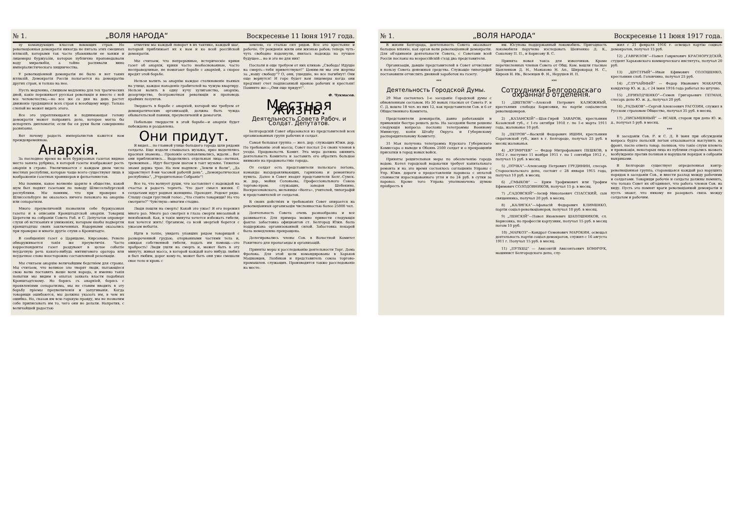№ 1. „ВОЛЯ НАРОДА“Воскресенье 11 Іюня 1917 года.
зу командующих классов воюющих стран. Но революціонная демократія никогда не питала этих смешных иллюзій, которыми так часто убаюкивали ее ханжи и лицемеры буржуазіи, которые публично проповедывали воду миролюбія, а тайно распивали вино имперіалистическаго хищничества.
У революціонной демократіи не было и нет таких иллюзій. Демократія Россіи полагается на демократію других стран, и только на нее.
Пусть медленно, слишком медленно для тех трагических дней, какіе переживает русская революція и вместе с ней все человечество,—но все же со дня на день растет движеніе трудящихся всех стран к всеобщему миру. Только слепой не может видеть этого.
Все это укрепляющаяся и поднимающая голову демократія может поправить дело, которое могла бы испортить дипломатія; если бы ея руки были совершенно развязаны.
Вот почему радость имперіалистов кажется нам преждевременною.
Анархія.
За последнее время во всех буржуазных газетах видное место заняла рубрика, в которой газеты изображают рость анархіи в стране. Увеличивается с каждым днем число местных республик, которые чаще всего существуют лишь в воображеніи газетных хроникеров и фельетонистов.
Мы помним, какое волненіе царило в обществе, какой шум был поднят газетами по поводу Шлиссельбургской республики. Мы помним, что при проверке в Шлиссельбурге не оказалось ничего похожаго на анархію или сепаратизм.
Много преувеличеній позволили себе буржуазныя газеты и в описаніи Кронштадтской анархіи. Товарищ Церетели на собраніи Совета Раб. и С. Депутатов опроверг слухи об истязаніях и униженіях, которым якобы подвергли кронштадтцы своих заключенных. Вздорными оказались при проверке и многіе другіе слухи о Кронштадте.
В сообщеніях газет о Царицыне, Кирсанове, Ревеле обнаруживается такія же преувеличія. Часто корреспонденты газет раздувают в целое событіе неудачную речь какого-нибудь митингового оратора или неудачное слово неосторожно составленной резолюціи.
Мы считаем анархію величайшим бедствіем для страны. Мы считаем, что великое зло творят люди, пытающіеся свою волю поставить выше воли народа, и именно такія попытки мы видим в опытах захвата власти подобных Кронштадтскому. Но борясь съ анархіей, борясь с проявленіями сепаратизма, мы не ставим вводить в эту борьбу пріемы преувеличенія и запугиванія. Когда товарищи ошибаются, мы должны указать им, в чем их ошибка. Но, сказав им всю горькую правду, мы не позволим себе приписывать им то, чего они не делали. Напротив, с величайшей радостью
отметим мы каждый поворот в их тактике, каждый шаг, который приближает их к нам и ко всей россійской демократіи.
Мы считаем, что непрерывные, истерическіе крики газет об анархіи, крики часто необоснованные, часто несправедливые, не помогают борьбе с анархіей, а скорее вредят этой борьбе.
Нельзя валить за анархію каждое столкновеніе пьяных на улице, каждое нападеніе грабителей на чужую квартиру. Нельзя валить в одну кучу хулиганство, анархію, дезертирство, безграмотныя революціи и проповедь крайних лозунгов.
Твердость в борьбе с анархіей, которой мы требуем от демократических организацій, должна быть чужда обывательской паники, преувеличеній и демагогіи.
Побольше твердости в этой борьбе—и анархія будет побеждена и раздавлена.
Они придут.
Я видел... по главной улице большого города шли рядами солдаты. Еще издали слышалась музыка, ярко выделялись красныя знамена... Прохожіе останавливались, ждали... Вот они приблизились... Выделились отдельныя лица—потныя, тревожныя... Идут быстрым шагом в такт музыке. Тяжелое знамя держа трое. На нем надписи: „Земли и Воли“, „Да здравствует 8-ми часовой рабочій день“, „Демократическая республика“, „Учредительное Собраніе“!
Все то, что волнует души, что заставляет с надеждой на счастье и радость терпеть. Что дает смысл жизни. С солдатами идут родныя женщины. Проходят. Редеют ряды. Слышу сзади грустный голос: „Что стоите товарищи? На что смотрите?“ Чувствую—многим стыдно.
Люди пошли на смерть! Какой это ужас! Я его пережил много раз. Много раз смотрел в глаза смерти внезапной и неизбежной. Как, в такія минуты хочется избежать гибели, как хочется жить! Организм, со всей энергіей борется с ужасом небытія.
Идти в толпе, увидеть упавших рядом товарищей с развороченной грудью, оторванными частями тела и, ожидая собственной гибели, подать им помощь—это храбрость! Люди ушли на смерть и, может быть в эту минуту, живая масса, в которой каждый кого нибудь любил и был любим, дорог кому-то, может быть они уже смешали свое тело и кровь с
землею, со сталью сил рядов. Все это крестьяне и рабочіе. От рожденія жили они жизнью рабов; теперь чуть-чуть свободно вздохнули, явилась надежда на лучшее будущее... но и это не для них!
Послали и еще требуем от них кликов: „Свобода! Идущіе на смерть—тебя приветствуют!“ Ценим-ли мы эти жертвы за „нашу свободу“? О, они, ушедшіе, не все погибнут! Они еще вернутся! И горе будет вам лицемеры когда они пред'явят счет подписанный кровью рабочих и крестьян! Помните же—„Они еще придут!“.
Ф. Чукмасов.
Местная жизнь.
Деятельность Совета Рабоч. и Солдат. Депутатов.
Белгородскій Совет образовался из представителей всех организованных групп рабочих и солдат.
Самая большая группа — жел. дор. служащих Южн. дор. По требованію этой массы, Совет послал 2-х своих членов в уезды. Продовольств. Комит. Эта мера должна оживить деятельность Комитета и заставить его обратить большое вниманіе на продовольствіе города.
От солдат есть представители польскаго легіона, команды выздоравливающих, гарнизона и ремонтного пункта. Далее в Совет входят представители Белг.-Сумск. ж. дор., мойки Соловьева, Профессіонального Союза торгово-пром. служащих, заводов Шебекино, Воскресеновскаго, мельницы «Волга», учителей, типографій и представителей от солдаток.
В своих действіях и требованіях Совет опирается на революціонныя организаціи численностью более 25000 чел.
Деятельность Совета очень разнообразна и все развивается. Для примера можно привести следующія факты: забастовка официантов ст. Белгород Южн. была поддержана организованной силой. Забастовка пекарей была немедленно прекращена.
Делегировались члены Сов. в Волостной Комитет Ракитного для пропаганды и организацій.
Приняты меры к расследованію деятельности Торг. Дома Фролова. Для этой цели командированы в Харьков Машковцев, Лозбяков и представитель союза торгово-промышлен. служащих. Производится также расследованіе на месте.
№ 1. „ВОЛЯ НАРОДА“Воскресенье 11 Іюня 1917 года.
В жизни Белгорода, деятельность Совета оказывает большое вліяніе, как орган воли революціонной демократіи. Для об'единенія деятельности Совета, с Советами всей Россіи посланы на всероссійскій с'езд два представителя.
Организаціи, давшіе представителей в Совет отчисляют в пользу Совета денежныя средства. Служащіе типографій постановили отчислить дневной заработок на газету.
***
Деятельность Городской Думы.
29 Мая состоялось 1-е заседаніе Городской думы с обновленным составом. Из 30 новых гласных от Совета Р. и С. Д. вошло 18 чел. из них 12, как представители Сов. и 6 от Общественного Комитета.
Представители демократіи, давно работающія и привыкшія быстро решать дела. На заседаніи были решены следующія вопросы: посланы телеграммы Военному Министру, копія Штабу Округа и Губернскому распорядительному Комитету.
31 Мая получена телеграмма Курскаго Губернскаго Комиссара о выводе в Обоянь 2500 солдат и о прекращеніи присылки в город новых войск.
Приняты решительныя меры по обезпеченію города водою. Котел городской водокачки требует капитальнаго ремонта и на это время состоялось соглашеніе Управы с Упр. Южн. дороги о предоставленіи паровоза с оплатой стоимости израсходованнаго угля и по 24 руб. в сутки за паровоз. Кроме того Управа уполномочена думою пріобресть в
им. Юсупова поддержанный локомобиль. Пригодность локомобиля поручено изследовать Шевченко Д. К., Соколову П. П., и Борисову В. С.
Принята новая такса для извозчиков. Кроме перечисленных членов Совета от Общ. Ком. вошли гласные Цыпленков Д. Н., Маньково Н. Ап., Широкорад Н. С., Киреев Н. Ив., Везенцев Ф. Н., Нерушев И. П.
***
Сотрудники Белгородскаго охраннаго отделенія.
1) „ЦВЕТКОВ“—Алексей Петрович КАЛЮЖНЫЙ, крестьянин слободы Борисовки, по партіи соціалистов революціонеров.
2) „КАЗАНСКІЙ“—Шах-Гирей ЗАВАРОВ, крестьянин Казанской губ., с 1-го октября 1910 г. по 1-е марта 1911 года, жалованье 10 руб.
3) „ПЕТРОВ“—Василій Федорович ИШИН, крестьянин Саратовской губ., жил в г. Белгороде, получал 25 руб. в месяц жалованья.
4) „КУЗМИЧЕВ“ — Федор Митрофанович ПЕШКОВ, в 1912 г. поступил 11 ноября 1911 г. по 1 сентября 1912 г., получал 15 руб. в месяц.
5) „ПОЧКА“—Александр Петрович ГРУДИНИН, слесарь Старооскольскаго депо, состоит с 28 января 1915 года, получал 10 руб. в месяц.
6) „СМЫКОВ“ — Ерим Трофимович или Трофим Ефимович СОЛОДОВНИКОВ, получал 15 р. в месяц.
7) „САДОВСКІЙ“—Іосиф Николаевич СПАССКИЙ, сын священника, получал 20 руб. в месяц.
8) „КАЛИГКА“—Афанасій Федорович КЛИМЕНКО, партіи соціал-революціонеров, получал 10 руб. в месяц.
9) „ЛЕНСКІЙ“—Павел Яковлевич ШАПОШНИКОВ, сл. Борисовка, по профессіи картузник, получал 15 руб. в месяц потом 10 руб.
10) „МАРКОЗ“—Кондрат Семенович МАРОКИН, освещал деятельность партіи соціал-демократов, служил с 16 августа 1911 г. Получал 15 руб. в месяц.
11) „ПУТЕЕЦ“ — Авксентій Авксентьевич БОНИЧУК, машинист Белгородскаго депо, слу-
жил с 21 февраля 1916 г. освещал партію социал-демократов, получал 15 руб.
12) „ГАВРИЛОВ“—Павел Гаврилович КРАСНОРУДСКІЙ, студент Харьковскаго коммерческаго института, получал 20 руб.
13) „ШУСТРЫЙ“—Иван Ефимович СОЛОШЕНКО, крестьянин слоб. Головчино, получал 25 руб.
14) „СЛУЧАЙНЫЙ“ — Федор Иванович МАКАРОВ, кондуктор Ю. ж. д., с 24 іюня 1916 года работал по штучно.
15) „ПРИХОДЧЕНКО“—Семен Григорьевич ГЕТМАН, слесарь депо Ю. ж. д., получал 20 руб.
16) „РАДЬКОВ“—Сергей Алексеевич РАГОЗИН, служил в Русском страховом Обществе, получал 35 руб. в месяц.
17) „ПИСЬМЕННЫЙ“ — ИСАЕВ, сторож при депо Ю. ж. д., получал 5 руб. в месяц.
***
В заседаніи Сов. Р. и С. Д. 8 іюня при обсужденіи вопроса будто польскій легіон отказывается выступить на фронт, после ответа товар. поляков, что такіе слухи клевета и провокація, некоторыя лица из публики старались вызвать возбужденіе против поляков и нарушали порядок в собраніи выкриками.
В Белгороде существует определенная контр-революціонная группа, старающаяся каждый раз нарушить порядок в заседаніи Сов., и внести разлад между рабочими и солдатами. Товарищи рабочіе и солдаты должны помнить, что только Совет их об'единяет, что работа членов Сов. на виду. Пусть это помнят враги революціонной демократіи и пусть знают, что никому не разорвать связь между солдатом и рабочим.